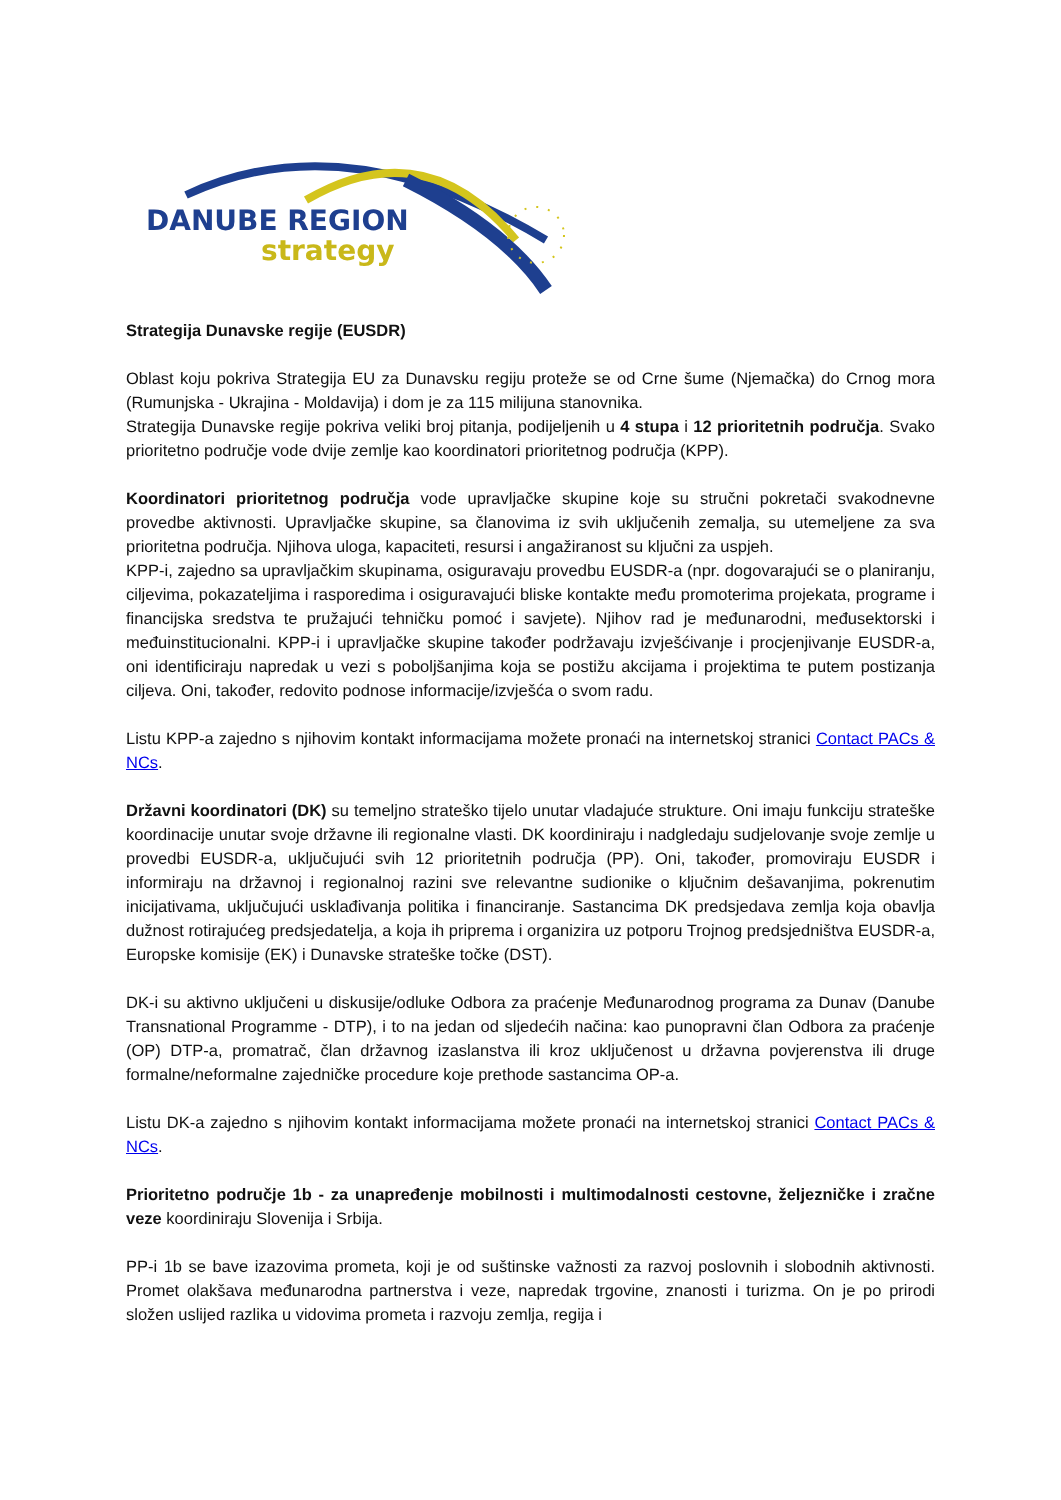DANUBE REGION
strategy
Strategija Dunavske regije (EUSDR)
Oblast koju pokriva Strategija EU za Dunavsku regiju proteže se od Crne šume (Njemačka) do Crnog mora (Rumunjska - Ukrajina - Moldavija) i dom je za 115 milijuna stanovnika.
Strategija Dunavske regije pokriva veliki broj pitanja, podijeljenih u 4 stupa i 12 prioritetnih područja. Svako prioritetno područje vode dvije zemlje kao koordinatori prioritetnog područja (KPP).
Koordinatori prioritetnog područja vode upravljačke skupine koje su stručni pokretači svakodnevne provedbe aktivnosti. Upravljačke skupine, sa članovima iz svih uključenih zemalja, su utemeljene za sva prioritetna područja. Njihova uloga, kapaciteti, resursi i angažiranost su ključni za uspjeh.
KPP-i, zajedno sa upravljačkim skupinama, osiguravaju provedbu EUSDR-a (npr. dogovarajući se o planiranju, ciljevima, pokazateljima i rasporedima i osiguravajući bliske kontakte među promoterima projekata, programe i financijska sredstva te pružajući tehničku pomoć i savjete). Njihov rad je međunarodni, međusektorski i međuinstitucionalni. KPP-i i upravljačke skupine također podržavaju izvješćivanje i procjenjivanje EUSDR-a, oni identificiraju napredak u vezi s poboljšanjima koja se postižu akcijama i projektima te putem postizanja ciljeva. Oni, također, redovito podnose informacije/izvješća o svom radu.
Listu KPP-a zajedno s njihovim kontakt informacijama možete pronaći na internetskoj stranici Contact PACs & NCs.
Državni koordinatori (DK) su temeljno strateško tijelo unutar vladajuće strukture. Oni imaju funkciju strateške koordinacije unutar svoje državne ili regionalne vlasti. DK koordiniraju i nadgledaju sudjelovanje svoje zemlje u provedbi EUSDR-a, uključujući svih 12 prioritetnih područja (PP). Oni, također, promoviraju EUSDR i informiraju na državnoj i regionalnoj razini sve relevantne sudionike o ključnim dešavanjima, pokrenutim inicijativama, uključujući usklađivanja politika i financiranje. Sastancima DK predsjedava zemlja koja obavlja dužnost rotirajućeg predsjedatelja, a koja ih priprema i organizira uz potporu Trojnog predsjedništva EUSDR-a, Europske komisije (EK) i Dunavske strateške točke (DST).
DK-i su aktivno uključeni u diskusije/odluke Odbora za praćenje Međunarodnog programa za Dunav (Danube Transnational Programme - DTP), i to na jedan od sljedećih načina: kao punopravni član Odbora za praćenje (OP) DTP-a, promatrač, član državnog izaslanstva ili kroz uključenost u državna povjerenstva ili druge formalne/neformalne zajedničke procedure koje prethode sastancima OP-a.
Listu DK-a zajedno s njihovim kontakt informacijama možete pronaći na internetskoj stranici Contact PACs & NCs.
Prioritetno područje 1b - za unapređenje mobilnosti i multimodalnosti cestovne, željezničke i zračne veze koordiniraju Slovenija i Srbija.
PP-i 1b se bave izazovima prometa, koji je od suštinske važnosti za razvoj poslovnih i slobodnih aktivnosti. Promet olakšava međunarodna partnerstva i veze, napredak trgovine, znanosti i turizma. On je po prirodi složen uslijed razlika u vidovima prometa i razvoju zemlja, regija i